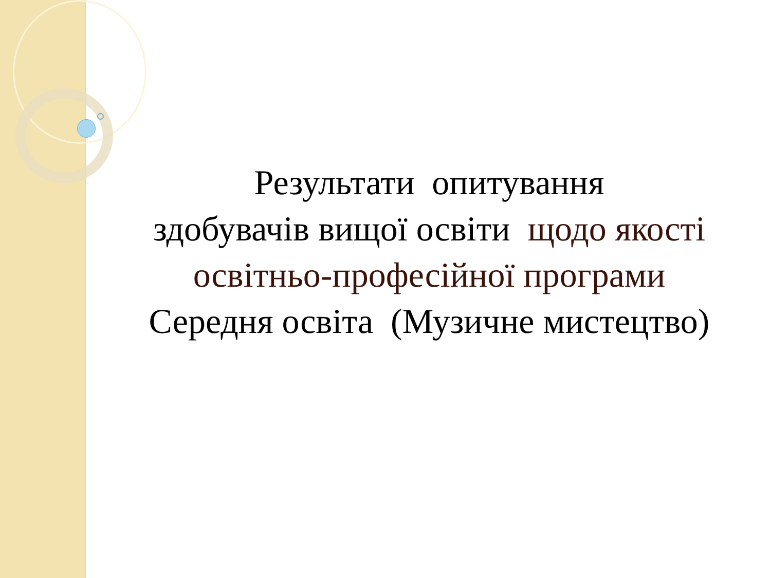Результати опитування
здобувачів вищої освіти щодо якості
освітньо-професійної програми
Середня освіта (Музичне мистецтво)